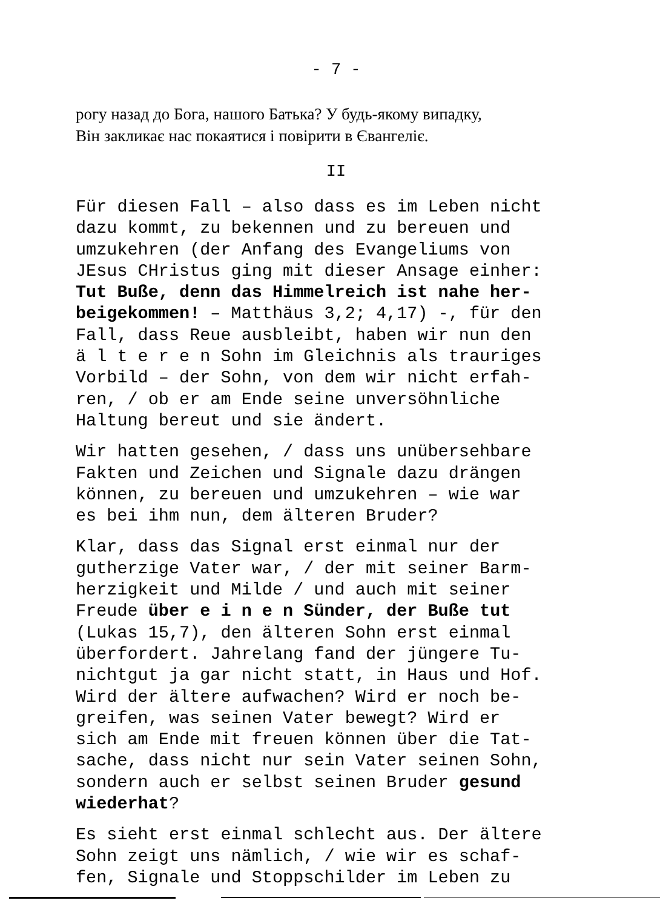- 7 -
рогу назад до Бога, нашого Батька? У будь-якому випадку,
Він закликає нас покаятися і повірити в Євангеліє.
II
Für diesen Fall – also dass es im Leben nicht dazu kommt, zu bekennen und zu bereuen und umzukehren (der Anfang des Evangeliums von JEsus CHristus ging mit dieser Ansage einher: Tut Buße, denn das Himmelreich ist nahe her- beigekommen! – Matthäus 3,2; 4,17) -, für den Fall, dass Reue ausbleibt, haben wir nun den ä l t e r e n Sohn im Gleichnis als trauriges Vorbild – der Sohn, von dem wir nicht erfah- ren, / ob er am Ende seine unversöhnliche Haltung bereut und sie ändert.
Wir hatten gesehen, / dass uns unübersehbare Fakten und Zeichen und Signale dazu drängen können, zu bereuen und umzukehren – wie war es bei ihm nun, dem älteren Bruder?
Klar, dass das Signal erst einmal nur der gutherzige Vater war, / der mit seiner Barm- herzigkeit und Milde / und auch mit seiner Freude über e i n e n Sünder, der Buße tut (Lukas 15,7), den älteren Sohn erst einmal überfordert. Jahrelang fand der jüngere Tu- nichtgut ja gar nicht statt, in Haus und Hof. Wird der ältere aufwachen? Wird er noch be- greifen, was seinen Vater bewegt? Wird er sich am Ende mit freuen können über die Tat- sache, dass nicht nur sein Vater seinen Sohn, sondern auch er selbst seinen Bruder gesund wiederhat?
Es sieht erst einmal schlecht aus. Der ältere Sohn zeigt uns nämlich, / wie wir es schaf- fen, Signale und Stoppschilder im Leben zu